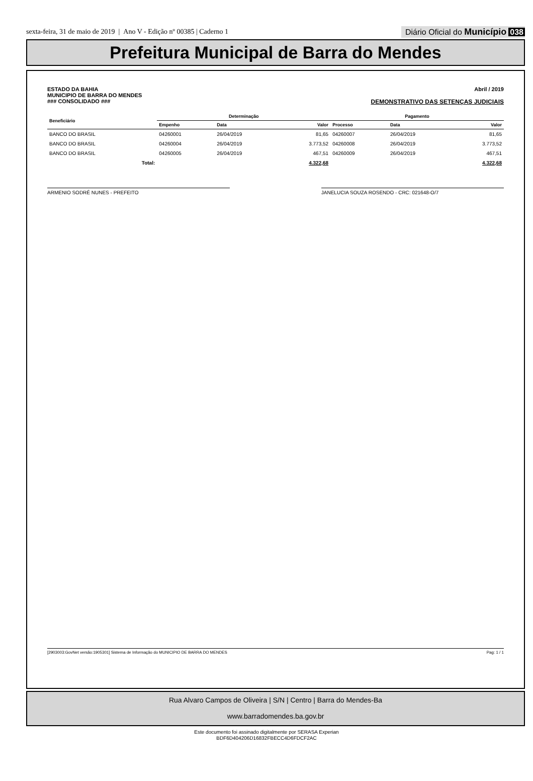sexta-feira, 31 de maio de 2019 | Ano V - Edição nº 00385 | Caderno 1
Diário Oficial do Município 038
Prefeitura Municipal de Barra do Mendes
ESTADO DA BAHIA
MUNICIPIO DE BARRA DO MENDES
### CONSOLIDADO ###
Abril / 2019
DEMONSTRATIVO DAS SETENÇAS JUDICIAIS
| Beneficiário | Determinação | | | Pagamento | | |
| --- | --- | --- | --- | --- | --- | --- |
| | Empenho | Data | Valor | Processo | Data | Valor |
| BANCO DO BRASIL | 04260001 | 26/04/2019 | 81,65 | 04260007 | 26/04/2019 | 81,65 |
| BANCO DO BRASIL | 04260004 | 26/04/2019 | 3.773,52 | 04260008 | 26/04/2019 | 3.773,52 |
| BANCO DO BRASIL | 04260005 | 26/04/2019 | 467,51 | 04260009 | 26/04/2019 | 467,51 |
| Total: | | | 4.322,68 | | | 4.322,68 |
ARMENIO SODRÉ NUNES - PREFEITO JANELUCIA SOUZA ROSENDO - CRC: 021648-O/7
[2903003:GovNet versão:1905301] Sistema de Informação do MUNICIPIO DE BARRA DO MENDES Pag: 1 / 1
Rua Alvaro Campos de Oliveira | S/N | Centro | Barra do Mendes-Ba
www.barradomendes.ba.gov.br
Este documento foi assinado digitalmente por SERASA Experian
BDF6D404206D16832FBECC4D6FDCF2AC